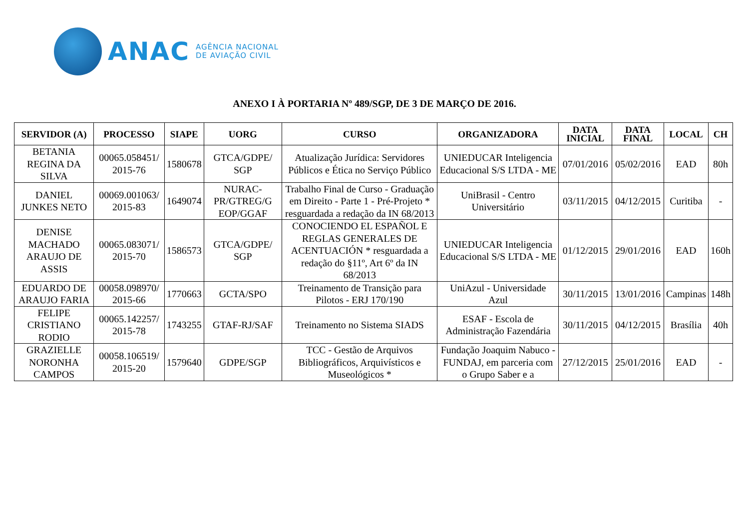ANAC
AGÊNCIA NACIONAL
DE AVIAÇÃO CIVIL
ANEXO I À PORTARIA Nº 489/SGP, DE 3 DE MARÇO DE 2016.
| SERVIDOR (A) | PROCESSO | SIAPE | UORG | CURSO | ORGANIZADORA | DATA INICIAL | DATA FINAL | LOCAL | CH |
| --- | --- | --- | --- | --- | --- | --- | --- | --- | --- |
| BETANIA REGINA DA SILVA | 00065.058451/ 2015-76 | 1580678 | GTCA/GDPE/ SGP | Atualização Jurídica: Servidores Públicos e Ética no Serviço Público | UNIEDUCAR Inteligencia Educacional S/S LTDA - ME | 07/01/2016 | 05/02/2016 | EAD | 80h |
| DANIEL JUNKES NETO | 00069.001063/ 2015-83 | 1649074 | NURAC-PR/GTREG/G EOP/GGAF | Trabalho Final de Curso - Graduação em Direito - Parte 1 - Pré-Projeto * resguardada a redação da IN 68/2013 | UniBrasil - Centro Universitário | 03/11/2015 | 04/12/2015 | Curitiba | - |
| DENISE MACHADO ARAUJO DE ASSIS | 00065.083071/ 2015-70 | 1586573 | GTCA/GDPE/ SGP | CONOCIENDO EL ESPAÑOL E REGLAS GENERALES DE ACENTUACIÓN * resguardada a redação do §11º, Art 6º da IN 68/2013 | UNIEDUCAR Inteligencia Educacional S/S LTDA - ME | 01/12/2015 | 29/01/2016 | EAD | 160h |
| EDUARDO DE ARAUJO FARIA | 00058.098970/ 2015-66 | 1770663 | GCTA/SPO | Treinamento de Transição para Pilotos - ERJ 170/190 | UniAzul - Universidade Azul | 30/11/2015 | 13/01/2016 | Campinas | 148h |
| FELIPE CRISTIANO RODIO | 00065.142257/ 2015-78 | 1743255 | GTAF-RJ/SAF | Treinamento no Sistema SIADS | ESAF - Escola de Administração Fazendária | 30/11/2015 | 04/12/2015 | Brasília | 40h |
| GRAZIELLE NORONHA CAMPOS | 00058.106519/ 2015-20 | 1579640 | GDPE/SGP | TCC - Gestão de Arquivos Bibliográficos, Arquivísticos e Museológicos * | Fundação Joaquim Nabuco - FUNDAJ, em parceria com o Grupo Saber e a | 27/12/2015 | 25/01/2016 | EAD | - |